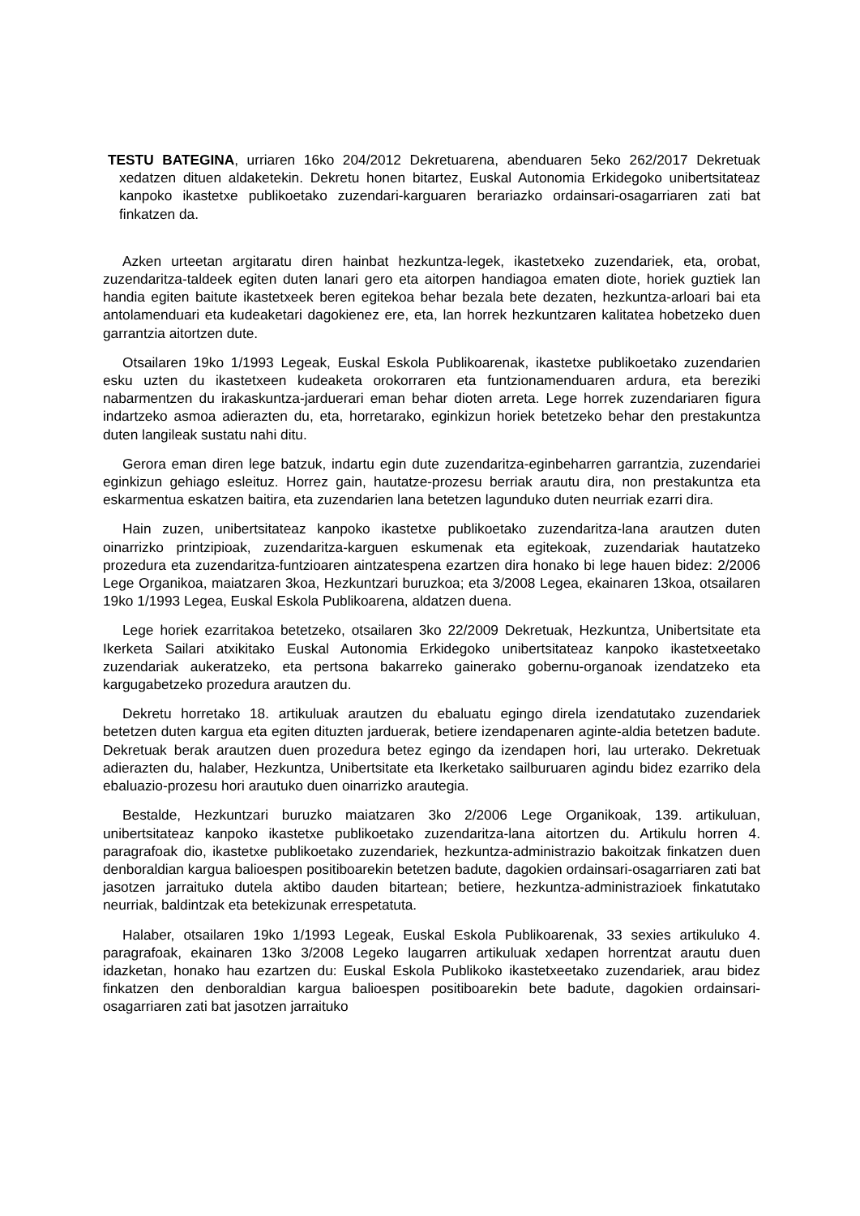TESTU BATEGINA, urriaren 16ko 204/2012 Dekretuarena, abenduaren 5eko 262/2017 Dekretuak xedatzen dituen aldaketekin. Dekretu honen bitartez, Euskal Autonomia Erkidegoko unibertsitateaz kanpoko ikastetxe publikoetako zuzendari-karguaren berariazko ordainsari-osagarriaren zati bat finkatzen da.
Azken urteetan argitaratu diren hainbat hezkuntza-legek, ikastetxeko zuzendariek, eta, orobat, zuzendaritza-taldeek egiten duten lanari gero eta aitorpen handiagoa ematen diote, horiek guztiek lan handia egiten baitute ikastetxeek beren egitekoa behar bezala bete dezaten, hezkuntza-arloari bai eta antolamenduari eta kudeaketari dagokienez ere, eta, lan horrek hezkuntzaren kalitatea hobetzeko duen garrantzia aitortzen dute.
Otsailaren 19ko 1/1993 Legeak, Euskal Eskola Publikoarenak, ikastetxe publikoetako zuzendarien esku uzten du ikastetxeen kudeaketa orokorraren eta funtzionamenduaren ardura, eta bereziki nabarmentzen du irakaskuntza-jarduerari eman behar dioten arreta. Lege horrek zuzendariaren figura indartzeko asmoa adierazten du, eta, horretarako, eginkizun horiek betetzeko behar den prestakuntza duten langileak sustatu nahi ditu.
Gerora eman diren lege batzuk, indartu egin dute zuzendaritza-eginbeharren garrantzia, zuzendariei eginkizun gehiago esleituz. Horrez gain, hautatze-prozesu berriak arautu dira, non prestakuntza eta eskarmentua eskatzen baitira, eta zuzendarien lana betetzen lagunduko duten neurriak ezarri dira.
Hain zuzen, unibertsitateaz kanpoko ikastetxe publikoetako zuzendaritza-lana arautzen duten oinarrizko printzipioak, zuzendaritza-karguen eskumenak eta egitekoak, zuzendariak hautatzeko prozedura eta zuzendaritza-funtzioaren aintzatespena ezartzen dira honako bi lege hauen bidez: 2/2006 Lege Organikoa, maiatzaren 3koa, Hezkuntzari buruzkoa; eta 3/2008 Legea, ekainaren 13koa, otsailaren 19ko 1/1993 Legea, Euskal Eskola Publikoarena, aldatzen duena.
Lege horiek ezarritakoa betetzeko, otsailaren 3ko 22/2009 Dekretuak, Hezkuntza, Unibertsitate eta Ikerketa Sailari atxikitako Euskal Autonomia Erkidegoko unibertsitateaz kanpoko ikastetxeetako zuzendariak aukeratzeko, eta pertsona bakarreko gainerako gobernu-organoak izendatzeko eta kargugabetzeko prozedura arautzen du.
Dekretu horretako 18. artikuluak arautzen du ebaluatu egingo direla izendatutako zuzendariek betetzen duten kargua eta egiten dituzten jarduerak, betiere izendapenaren aginte-aldia betetzen badute. Dekretuak berak arautzen duen prozedura betez egingo da izendapen hori, lau urterako. Dekretuak adierazten du, halaber, Hezkuntza, Unibertsitate eta Ikerketako sailburuaren agindu bidez ezarriko dela ebaluazio-prozesu hori arautuko duen oinarrizko arautegia.
Bestalde, Hezkuntzari buruzko maiatzaren 3ko 2/2006 Lege Organikoak, 139. artikuluan, unibertsitateaz kanpoko ikastetxe publikoetako zuzendaritza-lana aitortzen du. Artikulu horren 4. paragrafoak dio, ikastetxe publikoetako zuzendariek, hezkuntza-administrazio bakoitzak finkatzen duen denboraldian kargua balioespen positiboarekin betetzen badute, dagokien ordainsari-osagarriaren zati bat jasotzen jarraituko dutela aktibo dauden bitartean; betiere, hezkuntza-administrazioek finkatutako neurriak, baldintzak eta betekizunak errespetatuta.
Halaber, otsailaren 19ko 1/1993 Legeak, Euskal Eskola Publikoarenak, 33 sexies artikuluko 4. paragrafoak, ekainaren 13ko 3/2008 Legeko laugarren artikuluak xedapen horrentzat arautu duen idazketan, honako hau ezartzen du: Euskal Eskola Publikoko ikastetxeetako zuzendariek, arau bidez finkatzen den denboraldian kargua balioespen positiboarekin bete badute, dagokien ordainsari-osagarriaren zati bat jasotzen jarraituko